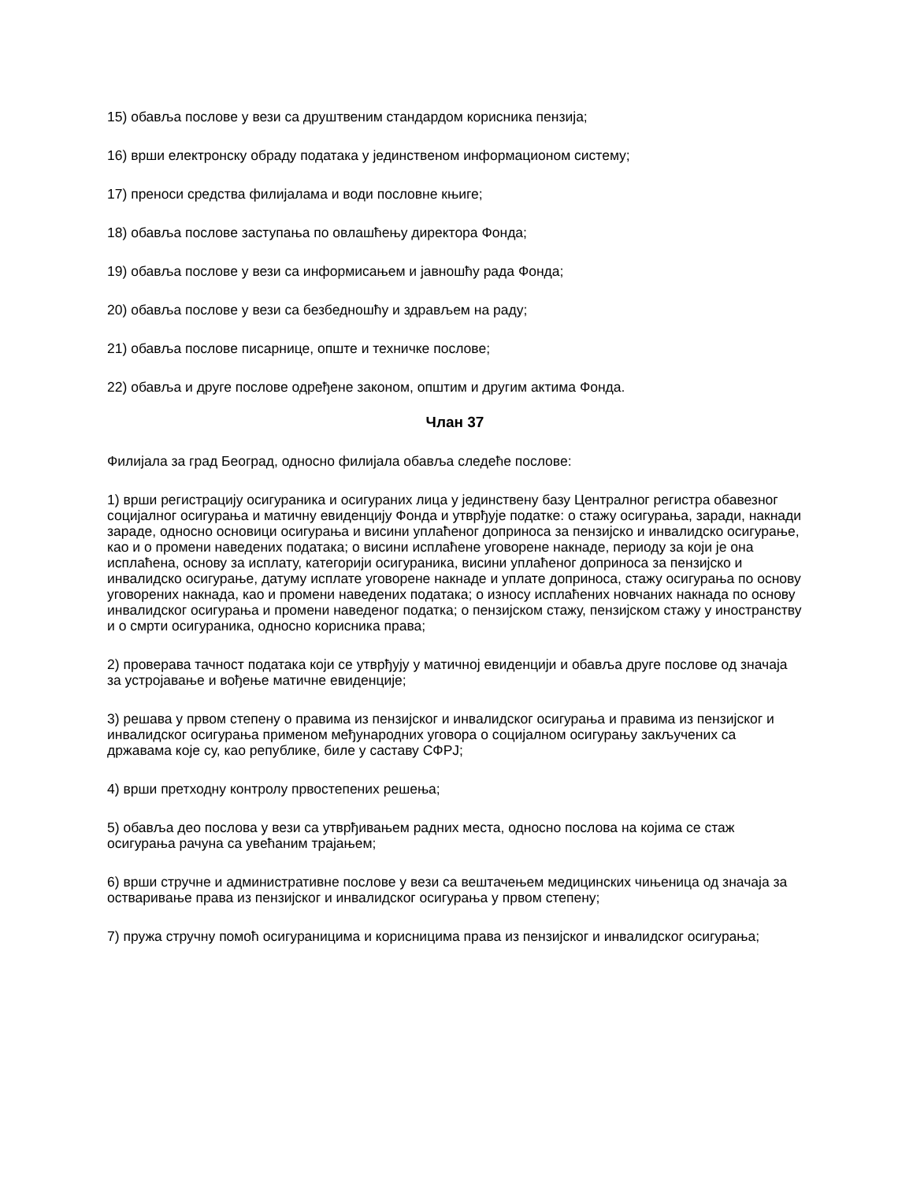15) обавља послове у вези са друштвеним стандардом корисника пензија;
16) врши електронску обраду података у јединственом информационом систему;
17) преноси средства филијалама и води пословне књиге;
18) обавља послове заступања по овлашћењу директора Фонда;
19) обавља послове у вези са информисањем и јавношћу рада Фонда;
20) обавља послове у вези са безбедношћу и здрављем на раду;
21) обавља послове писарнице, опште и техничке послове;
22) обавља и друге послове одређене законом, општим и другим актима Фонда.
Члан 37
Филијала за град Београд, односно филијала обавља следеће послове:
1) врши регистрацију осигураника и осигураних лица у јединствену базу Централног регистра обавезног социјалног осигурања и матичну евиденцију Фонда и утврђује податке: о стажу осигурања, заради, накнади зараде, односно основици осигурања и висини уплаћеног доприноса за пензијско и инвалидско осигурање, као и о промени наведених података; о висини исплаћене уговорене накнаде, периоду за који је она исплаћена, основу за исплату, категорији осигураника, висини уплаћеног доприноса за пензијско и инвалидско осигурање, датуму исплате уговорене накнаде и уплате доприноса, стажу осигурања по основу уговорених накнада, као и промени наведених података; о износу исплаћених новчаних накнада по основу инвалидског осигурања и промени наведеног податка; о пензијском стажу, пензијском стажу у иностранству и о смрти осигураника, односно корисника права;
2) проверава тачност података који се утврђују у матичној евиденцији и обавља друге послове од значаја за устројавање и вођење матичне евиденције;
3) решава у првом степену о правима из пензијског и инвалидског осигурања и правима из пензијског и инвалидског осигурања применом међународних уговора о социјалном осигурању закључених са државама које су, као републике, биле у саставу СФРЈ;
4) врши претходну контролу првостепених решења;
5) обавља део послова у вези са утврђивањем радних места, односно послова на којима се стаж осигурања рачуна са увећаним трајањем;
6) врши стручне и административне послове у вези са вештачењем медицинских чињеница од значаја за остваривање права из пензијског и инвалидског осигурања у првом степену;
7) пружа стручну помоћ осигураницима и корисницима права из пензијског и инвалидског осигурања;